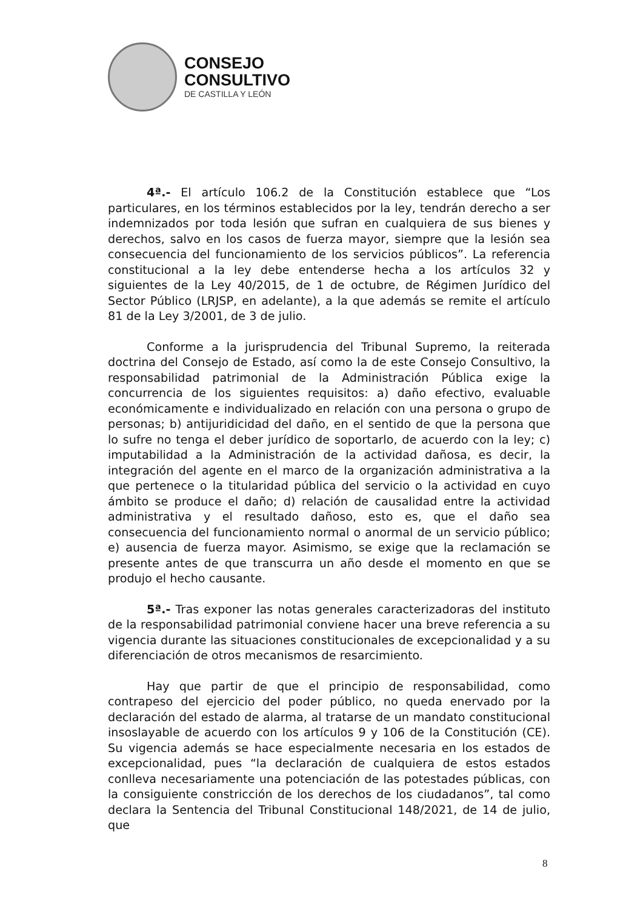CONSEJO
CONSULTIVO
DE CASTILLA Y LEÓN
4ª.- El artículo 106.2 de la Constitución establece que “Los particulares, en los términos establecidos por la ley, tendrán derecho a ser indemnizados por toda lesión que sufran en cualquiera de sus bienes y derechos, salvo en los casos de fuerza mayor, siempre que la lesión sea consecuencia del funcionamiento de los servicios públicos”. La referencia constitucional a la ley debe entenderse hecha a los artículos 32 y siguientes de la Ley 40/2015, de 1 de octubre, de Régimen Jurídico del Sector Público (LRJSP, en adelante), a la que además se remite el artículo 81 de la Ley 3/2001, de 3 de julio.
Conforme a la jurisprudencia del Tribunal Supremo, la reiterada doctrina del Consejo de Estado, así como la de este Consejo Consultivo, la responsabilidad patrimonial de la Administración Pública exige la concurrencia de los siguientes requisitos: a) daño efectivo, evaluable económicamente e individualizado en relación con una persona o grupo de personas; b) antijuridicidad del daño, en el sentido de que la persona que lo sufre no tenga el deber jurídico de soportarlo, de acuerdo con la ley; c) imputabilidad a la Administración de la actividad dañosa, es decir, la integración del agente en el marco de la organización administrativa a la que pertenece o la titularidad pública del servicio o la actividad en cuyo ámbito se produce el daño; d) relación de causalidad entre la actividad administrativa y el resultado dañoso, esto es, que el daño sea consecuencia del funcionamiento normal o anormal de un servicio público; e) ausencia de fuerza mayor. Asimismo, se exige que la reclamación se presente antes de que transcurra un año desde el momento en que se produjo el hecho causante.
5ª.- Tras exponer las notas generales caracterizadoras del instituto de la responsabilidad patrimonial conviene hacer una breve referencia a su vigencia durante las situaciones constitucionales de excepcionalidad y a su diferenciación de otros mecanismos de resarcimiento.
Hay que partir de que el principio de responsabilidad, como contrapeso del ejercicio del poder público, no queda enervado por la declaración del estado de alarma, al tratarse de un mandato constitucional insoslayable de acuerdo con los artículos 9 y 106 de la Constitución (CE). Su vigencia además se hace especialmente necesaria en los estados de excepcionalidad, pues “la declaración de cualquiera de estos estados conlleva necesariamente una potenciación de las potestades públicas, con la consiguiente constricción de los derechos de los ciudadanos”, tal como declara la Sentencia del Tribunal Constitucional 148/2021, de 14 de julio, que
8